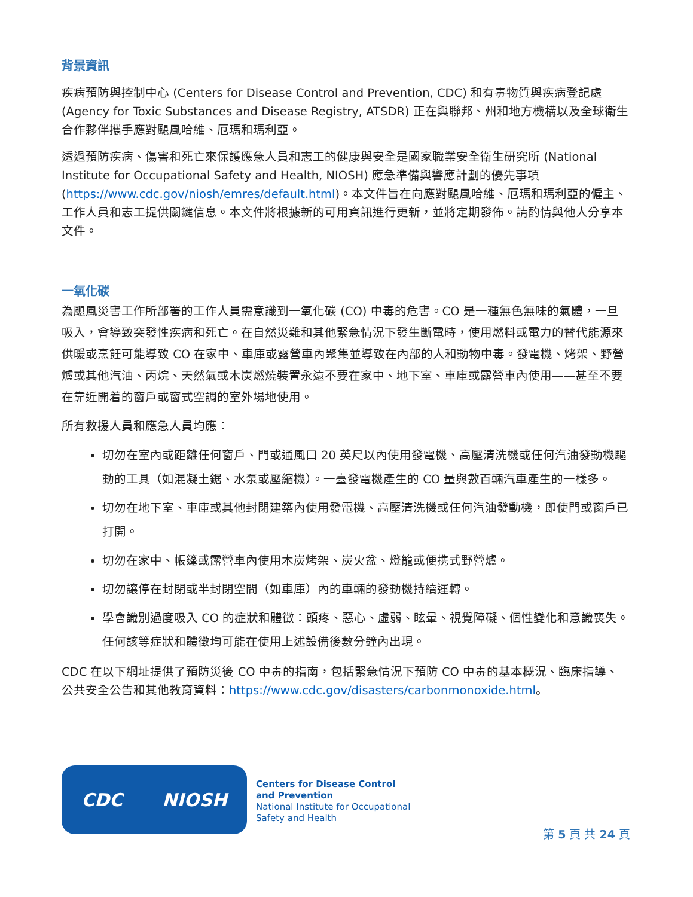背景資訊
疾病預防與控制中心 (Centers for Disease Control and Prevention, CDC) 和有毒物質與疾病登記處 (Agency for Toxic Substances and Disease Registry, ATSDR) 正在與聯邦、州和地方機構以及全球衛生合作夥伴攜手應對颶風哈維、厄瑪和瑪利亞。
透過預防疾病、傷害和死亡來保護應急人員和志工的健康與安全是國家職業安全衛生研究所 (National Institute for Occupational Safety and Health, NIOSH) 應急準備與響應計劃的優先事項 (https://www.cdc.gov/niosh/emres/default.html)。本文件旨在向應對颶風哈維、厄瑪和瑪利亞的僱主、工作人員和志工提供關鍵信息。本文件將根據新的可用資訊進行更新，並將定期發佈。請酌情與他人分享本文件。
一氧化碳
為颶風災害工作所部署的工作人員需意識到一氧化碳 (CO) 中毒的危害。CO 是一種無色無味的氣體，一旦吸入，會導致突發性疾病和死亡。在自然災難和其他緊急情況下發生斷電時，使用燃料或電力的替代能源來供暖或烹飪可能導致 CO 在家中、車庫或露營車內聚集並導致在內部的人和動物中毒。發電機、烤架、野營爐或其他汽油、丙烷、天然氣或木炭燃燒裝置永遠不要在家中、地下室、車庫或露營車內使用——甚至不要在靠近開着的窗戶或窗式空調的室外場地使用。
所有救援人員和應急人員均應：
切勿在室內或距離任何窗戶、門或通風口 20 英尺以內使用發電機、高壓清洗機或任何汽油發動機驅動的工具（如混凝土鋸、水泵或壓縮機）。一臺發電機產生的 CO 量與數百輛汽車產生的一樣多。
切勿在地下室、車庫或其他封閉建築內使用發電機、高壓清洗機或任何汽油發動機，即使門或窗戶已打開。
切勿在家中、帳篷或露營車內使用木炭烤架、炭火盆、燈籠或便携式野營爐。
切勿讓停在封閉或半封閉空間（如車庫）內的車輛的發動機持續運轉。
學會識別過度吸入 CO 的症狀和體徵：頭疼、惡心、虛弱、眩暈、視覺障礙、個性變化和意識喪失。任何該等症狀和體徵均可能在使用上述設備後數分鐘內出現。
CDC 在以下網址提供了預防災後 CO 中毒的指南，包括緊急情況下預防 CO 中毒的基本概況、臨床指導、公共安全公告和其他教育資料：https://www.cdc.gov/disasters/carbonmonoxide.html。
CDC NIOSH
Centers for Disease Control
and Prevention
National Institute for Occupational
Safety and Health
第 5 頁 共 24 頁